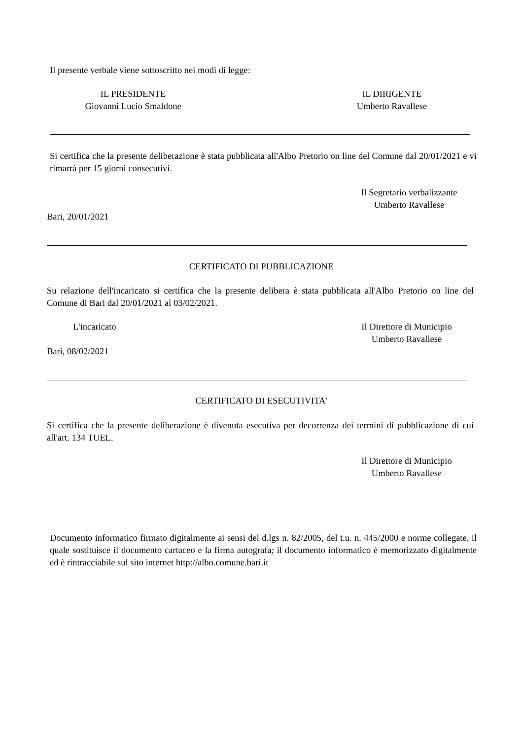Il presente verbale viene sottoscritto nei modi di legge:
IL PRESIDENTE
Giovanni Lucio Smaldone
IL DIRIGENTE
Umberto Ravallese
Si certifica che la presente deliberazione è stata pubblicata all'Albo Pretorio on line del Comune dal 20/01/2021 e vi rimarrà per 15 giorni consecutivi.
Il Segretario verbalizzante
Umberto Ravallese
Bari, 20/01/2021
CERTIFICATO DI PUBBLICAZIONE
Su relazione dell'incaricato si certifica che la presente delibera è stata pubblicata all'Albo Pretorio on line del Comune di Bari dal 20/01/2021 al 03/02/2021.
L'incaricato
Il Direttore di Municipio
Umberto Ravallese
Bari, 08/02/2021
CERTIFICATO DI ESECUTIVITA'
Si certifica che la presente deliberazione è divenuta esecutiva per decorrenza dei termini di pubblicazione di cui all'art. 134 TUEL.
Il Direttore di Municipio
Umberto Ravallese
Documento informatico firmato digitalmente ai sensi del d.lgs n. 82/2005, del t.u. n. 445/2000 e norme collegate, il quale sostituisce il documento cartaceo e la firma autografa; il documento informatico è memorizzato digitalmente ed è rintracciabile sul sito internet http://albo.comune.bari.it